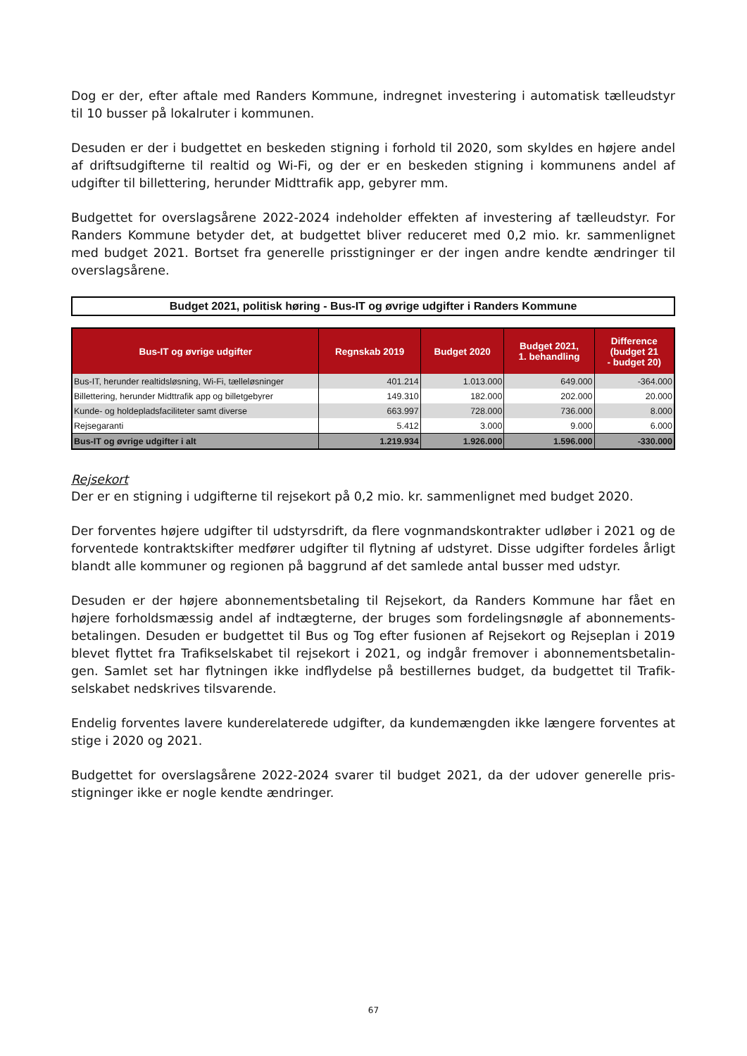Dog er der, efter aftale med Randers Kommune, indregnet investering i automatisk tælleudstyr til 10 busser på lokalruter i kommunen.
Desuden er der i budgettet en beskeden stigning i forhold til 2020, som skyldes en højere andel af driftsudgifterne til realtid og Wi-Fi, og der er en beskeden stigning i kommunens andel af udgifter til billettering, herunder Midttrafik app, gebyrer mm.
Budgettet for overslagsårene 2022-2024 indeholder effekten af investering af tælleudstyr. For Randers Kommune betyder det, at budgettet bliver reduceret med 0,2 mio. kr. sammenlignet med budget 2021. Bortset fra generelle prisstigninger er der ingen andre kendte ændringer til overslagsårene.
Budget 2021, politisk høring - Bus-IT og øvrige udgifter i Randers Kommune
| Bus-IT og øvrige udgifter | Regnskab 2019 | Budget 2020 | Budget 2021, 1. behandling | Difference (budget 21 - budget 20) |
| --- | --- | --- | --- | --- |
| Bus-IT, herunder realtidsløsning, Wi-Fi, tælleløsninger | 401.214 | 1.013.000 | 649.000 | -364.000 |
| Billettering, herunder Midttrafik app og billetgebyrer | 149.310 | 182.000 | 202.000 | 20.000 |
| Kunde- og holdepladsfaciliteter samt diverse | 663.997 | 728.000 | 736.000 | 8.000 |
| Rejsegaranti | 5.412 | 3.000 | 9.000 | 6.000 |
| Bus-IT og øvrige udgifter i alt | 1.219.934 | 1.926.000 | 1.596.000 | -330.000 |
Rejsekort
Der er en stigning i udgifterne til rejsekort på 0,2 mio. kr. sammenlignet med budget 2020.
Der forventes højere udgifter til udstyrsdrift, da flere vognmandskontrakter udløber i 2021 og de forventede kontraktskifter medfører udgifter til flytning af udstyret. Disse udgifter fordeles årligt blandt alle kommuner og regionen på baggrund af det samlede antal busser med udstyr.
Desuden er der højere abonnementsbetaling til Rejsekort, da Randers Kommune har fået en højere forholdsmæssig andel af indtægterne, der bruges som fordelingsnøgle af abonnements-betalingen. Desuden er budgettet til Bus og Tog efter fusionen af Rejsekort og Rejseplan i 2019 blevet flyttet fra Trafikselskabet til rejsekort i 2021, og indgår fremover i abonnementsbetalin-gen. Samlet set har flytningen ikke indflydelse på bestillernes budget, da budgettet til Trafik-selskabet nedskrives tilsvarende.
Endelig forventes lavere kunderelaterede udgifter, da kundemængden ikke længere forventes at stige i 2020 og 2021.
Budgettet for overslagsårene 2022-2024 svarer til budget 2021, da der udover generelle pris-stigninger ikke er nogle kendte ændringer.
67